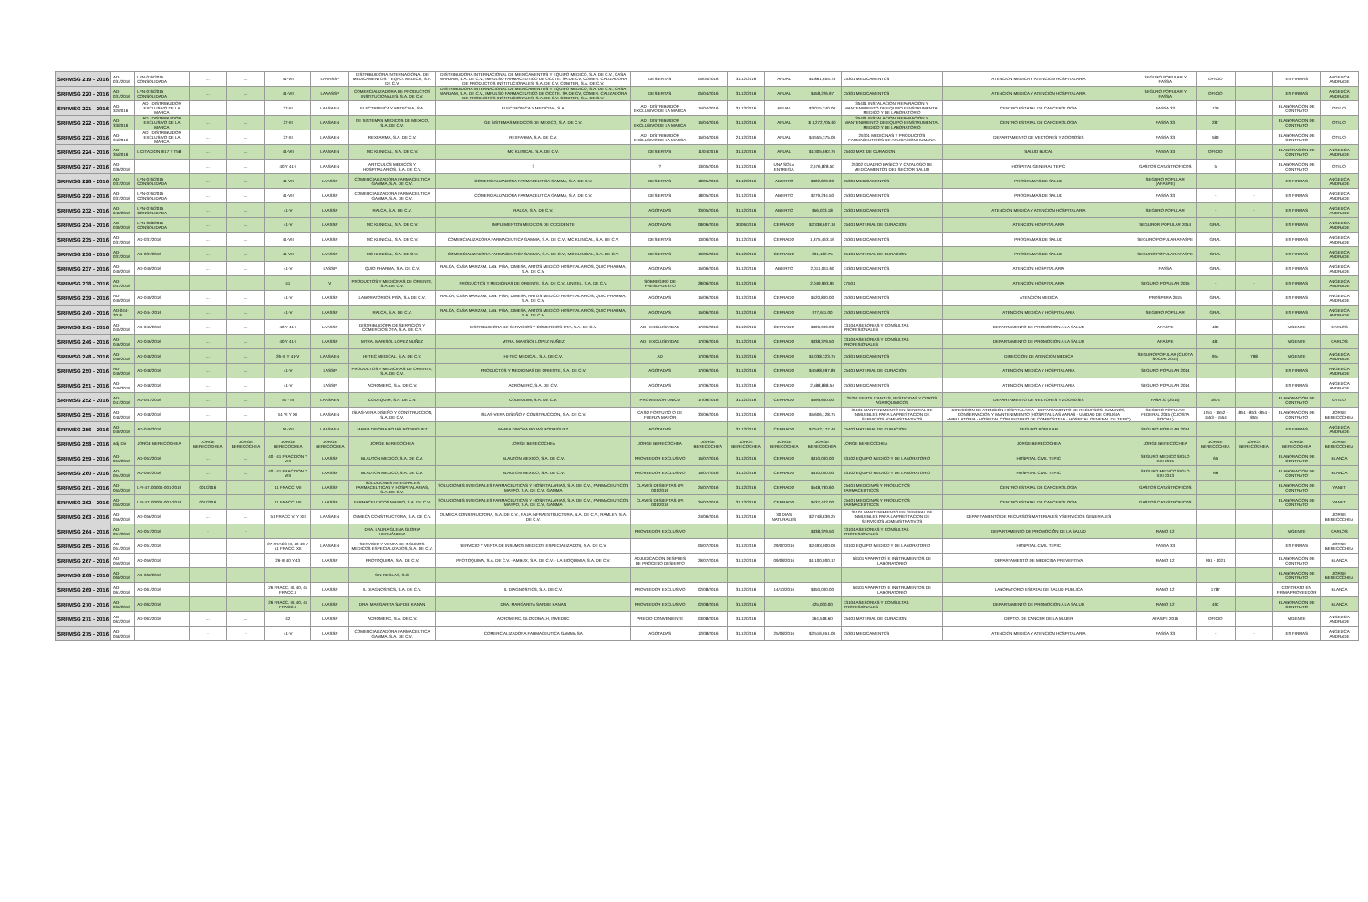| SRFMSG 219 - 2016 | AD-031/2016 | LPN-076/2015 CONSOLIDADA | ... | ... | 41-VII | LAAASSP | DISTRIBUIDORA INTERNACIONAL DE MEDICAMENTOS Y EQPO. MEDICO, S.A. DE C.V. | DISTRIBUIDORA INTERNACIONAL DE MEDICAMENTOS Y EQUIPO MEDICO, S.A. DE C.V., CASA MARZAM, S.A. DE C.V., IMPULSO FARMACEUTICO DE OCCTE. SA DE CV, COMER. CALIZADORA DE PRODUCTOS INSTITUCIONALES, S.A. DE C.V. COBITER, S.A. DE C.V. | DESIERTAS | 05/04/2016 | 31/12/2016 | ANUAL | $1,861,605.78 | 25301 MEDICAMENTOS | ATENCION MEDICA Y ATENCION HOSPITALARIA | SEGURO POPULAR Y FASSA | OFICIO | | EN FIRMAS | ANGELICA ANDRADE |
| SRFMSG 220 - 2016 | AD-031/2016 | LPN-076/2015 CONSOLIDADA | ... | ... | 41-VII | LAAASSP | COMERCIALIZADORA DE PRODUCTOS INSTITUCIONALES, S.A. DE C.V. | DISTRIBUIDORA INTERNACIONAL DE MEDICAMENTOS Y EQUIPO MEDICO, S.A. DE C.V., CASA MARZAM, S.A. DE C.V., IMPULSO FARMACEUTICO DE OCCTE. SA DE CV, COMER. CALIZADORA DE PRODUCTOS INSTITUCIONALES, S.A. DE C.V. COBITER, S.A. DE C.V. | DESIERTAS | 05/04/2016 | 31/12/2016 | ANUAL | $458,226.97 | 25301 MEDICAMENTOS | ATENCION MEDICA Y ATENCION HOSPITALARIA | SEGURO POPULAR Y FASSA | OFICIO | | EN FIRMAS | ANGELICA ANDRADE |
| SRFMSG 221 - 2016 | AD-32/2016 | AD - DISTRIBUIDOR EXCLUSIVO DE LA MARCA | ... | ... | 27-III | LAASAEN | ELECTRONICA Y MEDICINA, S.A. | ELECTRONICA Y MEDICINA, S.A. | AD - DISTRIBUIDOR EXCLUSIVO DE LA MARCA | 15/04/2016 | 31/12/2016 | ANUAL | $3,015,240.00 | 35401 INSTALACION, REPARACION Y MANTENIMIENTO DE EQUIPO E INSTRUMENTAL MEDICO Y DE LABORATORIO | CENTRO ESTATAL DE CANCEROLOGIA | FASSA 33 | 139 | | ELABORACION DE CONTRATO | OTILIO |
| SRFMSG 222 - 2016 | AD-33/2016 | AD - DISTRIBUIDOR EXCLUSIVO DE LA MARCA | ... | ... | 27-III | LAASAEN | GE SISTEMAS MEDICOS DE MEXICO, S.A. DE C.V. | GE SISTEMAS MEDICOS DE MEXICO, S.A. DE C.V. | AD - DISTRIBUIDOR EXCLUSIVO DE LA MARCA | 15/04/2016 | 31/12/2016 | ANUAL | $ 1,272,705.60 | 35401 INSTALACION, REPARACION Y MANTENIMIENTO DE EQUIPO E INSTRUMENTAL MEDICO Y DE LABORATORIO | CENTRO ESTATAL DE CANCEROLOGIA | FASSA 33 | 287 | | ELABORACION DE CONTRATO | OTILIO |
| SRFMSG 223 - 2016 | AD-34/2016 | AD - DISTRIBUIDOR EXCLUSIVO DE LA MARCA | ... | ... | 27-III | LAASAEN | REXFARMA, S.A. DE C.V. | REXFARMA, S.A. DE C.V. | AD - DISTRIBUIDOR EXCLUSIVO DE LA MARCA | 15/04/2016 | 21/12/2016 | ANUAL | $4,555,375.00 | 25301 MEDICINAS Y PRODUCTOS FARMACEUTICOS DE APLICACION HUMANA | DEPARTAMENTO DE VECTORES Y ZOONOSIS | FASSA 33 | 580 | | ELABORACION DE CONTRATO | OTILIO |
| SRFMSG 224 - 2016 | AD-35/2016 | LICITACION 9/17 Y T58 | ... | ... | 41-VII | LAASAEN | MC KLINICAL, S.A. DE C.V. | MC KLINICAL, S.A. DE C.V. | DESIERTAS | 11/04/2016 | 31/12/2016 | ANUAL | $1,305,692.76 | 25402 MAT. DE CURACION | SALUD BUCAL | FASSA 33 | OFICIO | | ELABORACION DE CONTRATO | ANGELICA ANDRADE |
| SRFMSG 227 - 2016 | AD-036/2016 | | ... | ... | 40 Y 41-I | LAASAEN | ARTICULOS MEDICOS Y HOSPITALARIOS, S.A. DE C.V. | ? | ? | 13/05/2016 | 31/12/2016 | UNA SOLA ENTREGA | 2,676,828.50 | 25302 CUADRO BASICO Y CATALOGO DE MEDICAMENTOS DEL SECTOR SALUD | HOSPITAL GENERAL TEPIC | GASTOS CATASTROFICOS | 5 | | ELABORACION DE CONTRATO | OTILIO |
| SRFMSG 228 - 2016 | AD-037/2016 | LPN-076/2015 CONSOLIDADA | ... | ... | 41-VII | LAASSP | COMERCIALIZADORA FARMACEUTICA GAMMA, S.A. DE C.V. | COMERCIALIZADORA FARMACEUTICA GAMMA, S.A. DE C.V. | DESIERTAS | 18/05/2016 | 31/12/2016 | ABIERTO | $892,820.90 | 25301 MEDICAMENTOS | PROGRAMAS DE SALUD | SEGURO POPULAR (AFASPE) | - | - | EN FIRMAS | ANGELICA ANDRADE |
| SRFMSG 229 - 2016 | AD-037/2016 | LPN-076/2015 CONSOLIDADA | ... | ... | 41-VII | LAASSP | COMERCIALIZADORA FARMACEUTICA GAMMA, S.A. DE C.V. | COMERCIALIZADORA FARMACEUTICA GAMMA, S.A. DE C.V. | DESIERTAS | 18/05/2016 | 31/12/2016 | ABIERTO | $279,284.50 | 25301 MEDICAMENTOS | PROGRAMAS DE SALUD | FASSA 33 | - | - | EN FIRMAS | ANGELICA ANDRADE |
| SRFMSG 232 - 2016 | AD-040/2016 | LPN-076/2015 CONSOLIDADA | ... | ... | 41-V | LAASSP | RALCA, S.A. DE C.V. | RALCA, S.A. DE C.V. | AGOTADAS | 30/05/2016 | 31/12/2016 | ABIERTO | $56,033.18 | 25301 MEDICAMENTOS | ATENCION MEDICA Y ATENCION HOSPITALARIA | SEGURO POPULAR | - | - | EN FIRMAS | ANGELICA ANDRADE |
| SRFMSG 234 - 2016 | AD-039/2016 | LPN-058/2015 CONSOLIDADA | ... | ... | 41-V | LAASSP | MC KLINICAL, S.A. DE C.V. | IMPLEMENTOS MEDICOS DE OCCIDENTE | AGOTADAS | 08/06/2016 | 30/06/2016 | CERRADO | $2,338,607.10 | 25401 MATERIAL DE CURACION | ATENCION HOSPITALARIA | SEGUROR POPULAR 2014 | GRAL | | EN FIRMAS | ANGELICA ANDRADE |
| SRFMSG 235 - 2016 | AD-037/2016 | AD-037/2016 | ... | ... | 41-VII | LAASSP | MC KLINICAL, S.A. DE C.V. | COMERCIALIZADORA FARMACEUTICA GAMMA, S.A. DE C.V., MC KLINICAL, S.A. DE C.V. | DESIERTAS | 10/06/2016 | 31/12/2016 | CERRADO | 1,375,463.16 | 25301 MEDICAMENTOS | PROGRAMAS DE SALUD | SEGURO POPULAR AFASPE | GRAL | | EN FIRMAS | ANGELICA ANDRADE |
| SRFMSG 236 - 2016 | AD-037/2016 | AD-037/2016 | ... | ... | 41-VII | LAASSP | MC KLINICAL, S.A. DE C.V. | COMERCIALIZADORA FARMACEUTICA GAMMA, S.A. DE C.V., MC KLINICAL, S.A. DE C.V. | DESIERTAS | 10/06/2016 | 31/12/2016 | CERRADO | 691,182.75 | 25401 MATERIAL DE CURACION | PROGRAMAS DE SALUD | SEGURO POPULAR AFASPE | GRAL | | EN FIRMAS | ANGELICA ANDRADE |
| SRFMSG 237 - 2016 | AD-040/2016 | AD-040/2016 | ... | ... | 41-V | LASSP | QUIO PHARMA, S.A. DE C.V. | RALCA, CASA MARZAM, LAB. PISA, DIMESA, ARTOS MEDICO HOSPITALARIOS, QUIO PHARMA, S.A. DE C.V. | AGOTADAS | 15/06/2016 | 31/12/2016 | ABIERTO | 2,011,041.60 | 24301 MEDICAMENTOS | ATENCION HOSPITALARIA | FASSA | GRAL | | EN FIRMAS | ANGELICA ANDRADE |
| SRFMSG 238 - 2016 | AD-041/2016 | | | | 41 | V | PRODUCTOS Y MEDICINAS DE ORIENTE, S.A. DE C.V. | PRODUCTOS Y MEDICINAS DE ORIENTE, S.A. DE C.V., UNITEL, S.A. DE C.V. | SOBREGIRO DE PRESUPUESTO | 28/06/2016 | 31/12/2016 | | 2,049,993.95 | 27501 | ATENCION HOSPITALARIA | SEGURO POPULAR 2015 | - | - | EN FIRMAS | ANGELICA ANDRADE |
| SRFMSG 239 - 2016 | AD-040/2016 | AD-040/2016 | ... | ... | 41-V | LAASSP | LABORATORIOS PISA, S.A DE C.V. | RALCA, CASA MARZAM, LAB. PISA, DIMESA, ARTOS MEDICO HOSPITALARIOS, QUIO PHARMA, S.A. DE C.V. | AGOTADAS | 15/06/2016 | 31/12/2016 | CERRADO | $520,800.00 | 25301 MEDICAMENTOS | ATENCION MEDICA | PROSPERA 2015 | GRAL | | EN FIRMAS | ANGELICA ANDRADE |
| SRFMSG 240 - 2016 | AD-044-2016 | AD-044-2016 | ... | ... | 41-V | LAASSP | RALCA, S.A. DE C.V. | RALCA, CASA MARZAM, LAB. PISA, DIMESA, ARTOS MEDICO HOSPITALARIOS, QUIO PHARMA, S.A. DE C.V. | AGOTADAS | 15/06/2016 | 31/12/2016 | CERRADO | 977,611.00 | 25301 MEDICAMENTOS | ATENCION MEDICA Y HOSPITALARIA | SEGURO POPULAR | GRAL | | EN FIRMAS | ANGELICA ANDRADE |
| SRFMSG 245 - 2016 | AD-045/2016 | AD-045/2016 | ... | ... | 40 Y 41-I | LAASSP | DISTRIBUIDORA DE SERVICIOS Y COMERCIOS OTA, S.A. DE C.V. | DISTRIBUIDORA DE SERVICIOS Y COMERCIOS OTA, S.A. DE C.V. | AD - EXCLUSIVIDAD | 17/06/2016 | 31/12/2016 | CERRADO | $899,999.99 | 33104 ASESORIAS Y CONSULTAS PROFESIONALES | DEPARTAMENTO DE PROMOCION A LA SALUD | AFASPE | 480 | | VIGENTE | CARLOS |
| SRFMSG 246 - 2016 | AD-046/2016 | AD-046/2016 | ... | ... | 40 Y 41-I | LAASSP | MTRA. MARISOL LOPEZ NUÑEZ | MTRA. MARISOL LOPEZ NUÑEZ | AD - EXCLUSIVIDAD | 17/06/2016 | 31/12/2016 | CERRADO | $838,379.50 | 33104 ASESORIAS Y CONSULTAS PROFESIONALES | DEPARTAMENTO DE PROMOCION A LA SALUD | AFASPE | 481 | | VIGENTE | CARLOS |
| SRFMSG 248 - 2016 | AD-040/2016 | AD-048/2016 | ... | ... | 26-III Y 41-V | LAASAEN | HI-TEC MEDICAL, S.A. DE C.V. | HI-TEC MEDICAL, S.A. DE C.V. | AD | 17/06/2016 | 31/12/2016 | CERRADO | $1,038,323.75 | 25301 MEDICAMENTOS | DIRECCION DE ATENCION MEDICA | SEGURO POPULAR (CUOTA SOCIAL 2014) | 954 | 798 | VIGENTE | ANGELICA ANDRADE |
| SRFMSG 250 - 2016 | AD-040/2016 | AD-048/2016 | ... | ... | 41-V | LASSP | PRODUCTOS Y MEDICINAS DE ORIENTE, S.A. DE C.V. | PRODUCTOS Y MEDICINAS DE ORIENTE, S.A. DE C.V. | AGOTADAS | 17/06/2016 | 31/12/2016 | CERRADO | $4,598,997.89 | 25401 MATERIAL DE CURACION | ATENCION MEDICA Y HOSPITALARIA | SEGURO POPULAR 2014 | | | EN FIRMAS | ANGELICA ANDRADE |
| SRFMSG 251 - 2016 | AD-040/2016 | AD-048/2016 | ... | ... | 41-V | LASSP | ACROMERC, S.A. DE C.V. | ACROMERC, S.A. DE C.V. | AGOTADAS | 17/06/2016 | 31/12/2016 | CERRADO | 2,588,888.54 | 25301 MEDICAMENTOS | ATENCION MEDICA Y HOSPITALARIA | SEGURO POPULAR 2014 | | | EN FIRMAS | ANGELICA ANDRADE |
| SRFMSG 252 - 2016 | AD-047/2016 | AD-047/2016 | ... | ... | 51 - III | LAASAEN | CODEQUIM, S.A. DE C.V. | CODEQUIM, S.A. DE C.V. | PROVEEDOR UNICO | 17/06/2016 | 31/12/2016 | CERRADO | $599,600.00 | 25201 FERTILIZANTES, PESTICIDAS Y OTROS AGROQUIMICOS | DEPARTAMENTO DE VECTORES Y ZOONOSIS | FASA 33 (2014) | 1674 | | ELABORACION DE CONTRATO | OTILIO |
| SRFMSG 255 - 2016 | AD-048/2016 | AD-048/2016 | ... | ... | 51 VI Y XII | LAASAEN | ISLAS-VERA DISEÑO Y CONSTRUCCION, S.A. DE C.V. | ISLAS-VERA DISEÑO Y CONSTRUCCION, S.A. DE C.V. | CASO FORTUITO O DE FUERZA MAYOR | 30/06/2016 | 31/12/2016 | CERRADO | $5,606,128.75 | 35101 MANTENIMIENTO EN GENERAL DE INMUEBLES PARA LA PRESTACION DE SERVICIOS ADMINISTRATIVOS | DIRECCION DE ATENCION HOSPITALARIA - DEPARTAMENTO DE RECURSOS HUMANOS, CONSERVACION Y MANTENIMIENTO (HOSPITAL LAS VARAS - UNIDAD DE CIRUGIA AMBULATORIA - HOSPITAL COMUNITARIO DE COMPOSTELA - HOSPITAL GENERAL DE TEPIC) | SEGURO POPULAR FEDERAL 2015 (CUOSTA SOCIAL) | 1551 - 1552 - 1553 - 1554 | 851 - 853 - 854 - 855 | ELABORACION DE CONTRATO | JORGE BERECOCHEA |
| SRFMSG 256 - 2016 | AD-049/2016 | AD-049/2016 | ... | ... | 51-XII | LAASAEN | MARIA DINORA ROJAS RODRIGUEZ | MARIA DINORA ROJAS RODRIGUEZ | AGOTADAS | | 31/12/2016 | CERRADO | $7,542,177.40 | 25402 MATERIAL DE CURACION | SEGURO POPULAR | SEGURO POPULAR 2014 | | | EN FIRMAS | ANGELICA ANDRADE |
| SRFMSG 258 - 2016 | adj. Dir | JORGE BERECOCHEA | JORGE BERECOCHEA | JORGE BERECOCHEA | JORGE BERECOCHEA | JORGE BERECOCHEA | JORGE BERECOCHEA | JORGE BERECOCHEA | JORGE BERECOCHEA | JORGE BERECOCHEA | JORGE BERECOCHEA | JORGE BERECOCHEA | JORGE BERECOCHEA | JORGE BERECOCHEA | JORGE BERECOCHEA | JORGE BERECOCHEA | JORGE BERECOCHEA | JORGE BERECOCHEA | JORGE BERECOCHEA | JORGE BERECOCHEA |
| SRFMSG 259 - 2016 | AD-053/2016 | AD-053/2016 | ... | ... | 40 - 41 FRACCION Y VIII | LAASSP | BLAUTON MEXICO, S.A. DE C.V. | BLAUTON MEXICO, S.A. DE C.V. | PROVEEDOR EXCLUSIVO | 15/07/2016 | 31/12/2016 | CERRADO | $810,000.00 | 53102 EQUIPO MEDICO Y DE LABORATORIO | HOSPITAL CIVIL TEPIC | SEGURO MEDICO SIGLO XXI 2015 | 65 | | ELABORACION DE CONTRATO | BLANCA |
| SRFMSG 260 - 2016 | AD-054/2016 | AD-054/2016 | ... | ... | 40 - 41 FRACCION Y VIII | LAASSP | BLAUTON MEXICO, S.A. DE C.V. | BLAUTON MEXICO, S.A. DE C.V. | PROVEEDOR EXCLUSIVO | 15/07/2016 | 31/12/2016 | CERRADO | $810,000.00 | 53102 EQUIPO MEDICO Y DE LABORATORIO | HOSPITAL CIVIL TEPIC | SEGURO MEDICO SIGLO XXI 2013 | 66 | | ELABORACION DE CONTRATO | BLANCA |
| SRFMSG 261 - 2016 | AD-055/2016 | LPI-47100001-001-2016 | 001/2016 | | 41 FRACC. VII | LAASSP | SOLUCIONES INTEGRALES FARMACEUTICAS Y HOSPITALARIAS, S.A. DE C.V. | SOLUCIONES INTEGRALES FARMACEUTICAS Y HOSPITALARIAS, S.A. DE C.V., FARMACEUTICOS MAYPO, S.A. DE C.V., GAMMA | CLAVES DESIERTAS LPI 001/2016 | 25/07/2016 | 31/12/2016 | CERRADO | $548,730.60 | 25401 MEDICINAS Y PRODUCTOS FARMACEUTICOS | CENTRO ESTATAL DE CANCEROLOGIA | GASTOS CATASTROFICOS | | | ELABORACION DE CONTRATO | YANET |
| SRFMSG 262 - 2016 | AD-055/2016 | LPI-47100001-001-2016 | 001/2016 | | 41 FRACC. VII | LAASSP | FARMACEUTICOS MAYPO, S.A. DE C.V. | SOLUCIONES INTEGRALES FARMACEUTICAS Y HOSPITALARIAS, S.A. DE C.V., FARMACEUTICOS MAYPO, S.A. DE C.V., GAMMA | CLAVES DESIERTAS LPI 001/2016 | 25/07/2016 | 31/12/2016 | CERRADO | $637,422.00 | 25401 MEDICINAS Y PRODUCTOS FARMACEUTICOS | CENTRO ESTATAL DE CANCEROLOGIA | GASTOS CATASTROFICOS | | | ELABORACION DE CONTRATO | YANET |
| SRFMSG 263 - 2016 | AD-056/2016 | AD-056/2016 | ... | ... | 51 FRACC VI Y XII | LAASAEN | OLMECA CONSTRUCTORA, S.A. DE C.V. | OLMECA CONSTRUCTORA, S.A. DE C.V., RAJA INFRAESTRUCTURA, S.A. DE C.V., RAMLEY, S.A. DE C.V. | | 24/06/2016 | 31/12/2016 | 30 DIAS NATURALES | $2,748,839.25 | 35101 MANTENIMIENTO EN GENERAL DE INMUEBLES PARA LA PRESTACION DE SERVICIOS ADMINISTRATIVOS | DEPARTAMENTO DE RECURSOS MATERIALES Y SERVICIOS GENERALES | | | | | JORGE BERECOCHEA |
| SRFMSG 264 - 2016 | AD-057/2016 | AD-057/2016 | - | - | | | DRA. LAURA GLENA GLORIA HERNÁNDEZ | | PROVEEDOR EXCLUSIVO | | | | $838,379.50 | 33104 ASESORIAS Y CONSULTAS PROFESIONALES | DEPARTAMENTO DE PROMOCIÓN DE LA SALUD | RAMO 12 | | | VIGENTE | CARLOS |
| SRFMSG 265 - 2016 | AD-051/2016 | AD-051/2016 | | | 27 FRACC III, 40 49 Y 51 FRACC. XII | LAASAEN | SERVICIO Y VENTA DE INSUMOS MEDICOS ESPECIALIZADOS, S.A. DE C.V. | SERVICIO Y VENTA DE INSUMOS MEDICOS ESPECIALIZADOS, S.A. DE C.V. | | 06/07/2016 | 31/12/2016 | 29/07/2016 | $2,493,000.00 | 53102 EQUIPO MEDICO Y DE LABORATORIO | HOSPITAL CIVIL TEPIC | FASSA 33 | | | EN FIRMAS | JORGE BERECOCHEA |
| SRFMSG 267 - 2016 | AD-059/2016 | AD-059/2016 | | | 26-III 40 Y 43 | LAASSP | PROTOQUIMA, S.A. DE C.V. | PROTOQUIMA, S.A. DE C.V. - AMBUX, S.A. DE C.V. - LA BIOQUIMIA, S.A. DE C.V. | ADJUDICACION DESPUES DE PROCESO DESIERTO | 29/07/2016 | 31/12/2016 | 09/08/2016 | $1,100,000.12 | 53101 APARATOS E INSTRUMENTOS DE LABORATORIO | DEPARTAMENTO DE MEDICINA PREVENTIVA | RAMO 12 | 991 - 1021 | | ELABORACION DE CONTRATO | BLANCA |
| SRFMSG 268 - 2016 | AD-060/2016 | AD-060/2016 | | | | | SIN REGLAS, S.C. | | | | | | | | | | | | ELABORACION DE CONTRATO | JORGE BERECOCHEA |
| SRFMSG 269 - 2016 | AD-061/2016 | AD-061/2016 | | | 26 FRACC. III, 40, 41 FRACC. I | LAASSP | IL DIAGNOSTICS, S.A. DE C.V. | IL DIAGNOSTICS, S.A. DE C.V. | PROVEEDOR EXCLUSIVO | 02/08/2016 | 31/12/2016 | 14/10/2016 | $850,000.00 | 53101 APARATOS E INSTRUMENTOS DE LABORATORIO | LABORATORIO ESTATAL DE SALUD PUBLICA | RAMO 12 | 1787 | | CONTRATO EN FIRMA PROVEEDOR | BLANCA |
| SRFMSG 270 - 2016 | AD-062/2016 | AD-062/2016 | | | 26 FRACC. III, 40, 41 FRACC. I | LAASSP | DRA. MARGARITA SAFDIE KANAN | DRA. MARGARITA SAFDIE KANAN | PROVEEDOR EXCLUSIVO | 02/08/2016 | 31/12/2016 | | 425,000.00 | 33104 ASESORIAS Y CONSULTAS PROFESIONALES | DEPARTAMENTO DE PROMOCION A LA SALUD | RAMO 12 | 492 | | ELABORACION DE CONTRATO | BLANCA |
| SRFMSG 271 - 2016 | AD-063/2016 | AD-063/2016 | ... | ... | 42 | LAASSP | ACROMERC, S.A. DE C.V. | ACROMERC, GLOCOBALH, INVEDUC | PRECIO CONVENIENTE | 03/08/2016 | 31/12/2016 | | 264,518.60 | 25401 MATERIAL DE CURACION | DEPTO. DE CANCER DE LA MUJER | AFASPE 2016 | OFICIO | | VIGENTE | ANGELICA ANDRADE |
| SRFMSG 275 - 2016 | AD-058/2016 | | - | - | 41-V | LAASSP | COMERCIALIZADORA FARMACEUTICA GAMMA, S.A. DE C.V. | COMERCIALIZADORA FARMACEUTICA GAMMA SA | AGOTADAS | 12/08/2016 | 31/12/2016 | 25/08/2016 | $2,516,051.00 | 25301 MEDICAMENTOS | ATENCION MEDICA Y ATENCION HOSPITALARIA | FASSA 33 | - | - | EN FIRMAS | ANGELICA ANDRADE |